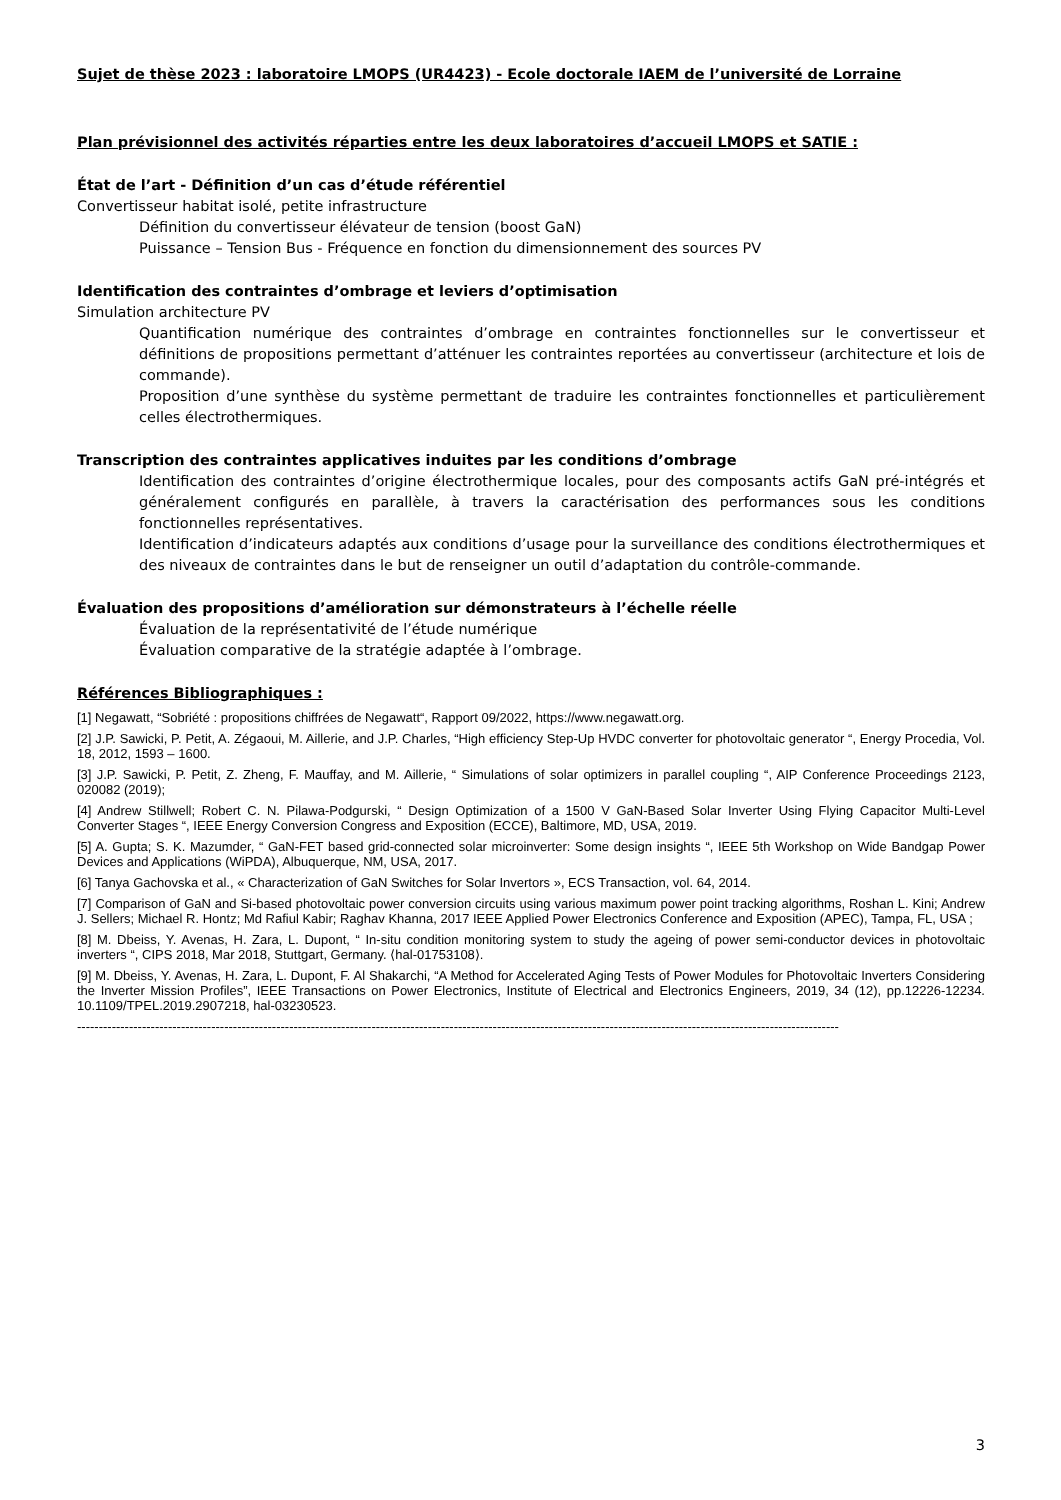Sujet de thèse 2023 : laboratoire LMOPS (UR4423) - Ecole doctorale IAEM de l’université de Lorraine
Plan prévisionnel des activités réparties entre les deux laboratoires d’accueil LMOPS et SATIE :
État de l’art - Définition d’un cas d’étude référentiel
Convertisseur habitat isolé, petite infrastructure
Définition du convertisseur élévateur de tension (boost GaN)
Puissance – Tension Bus - Fréquence en fonction du dimensionnement des sources PV
Identification des contraintes d’ombrage et leviers d’optimisation
Simulation architecture PV
Quantification numérique des contraintes d’ombrage en contraintes fonctionnelles sur le convertisseur et définitions de propositions permettant d’atténuer les contraintes reportées au convertisseur (architecture et lois de commande).
Proposition d’une synthèse du système permettant de traduire les contraintes fonctionnelles et particulièrement celles électrothermiques.
Transcription des contraintes applicatives induites par les conditions d’ombrage
Identification des contraintes d’origine électrothermique locales, pour des composants actifs GaN pré-intégrés et généralement configurés en parallèle, à travers la caractérisation des performances sous les conditions fonctionnelles représentatives.
Identification d’indicateurs adaptés aux conditions d’usage pour la surveillance des conditions électrothermiques et des niveaux de contraintes dans le but de renseigner un outil d’adaptation du contrôle-commande.
Évaluation des propositions d’amélioration sur démonstrateurs à l’échelle réelle
Évaluation de la représentativité de l’étude numérique
Évaluation comparative de la stratégie adaptée à l’ombrage.
Références Bibliographiques :
[1] Negawatt, “Sobriété : propositions chiffrées de Negawatt“, Rapport 09/2022, https://www.negawatt.org.
[2] J.P. Sawicki, P. Petit, A. Zégaoui, M. Aillerie, and J.P. Charles, “High efficiency Step-Up HVDC converter for photovoltaic generator “, Energy Procedia, Vol. 18, 2012, 1593 – 1600.
[3] J.P. Sawicki, P. Petit, Z. Zheng, F. Mauffay, and M. Aillerie, “ Simulations of solar optimizers in parallel coupling “, AIP Conference Proceedings 2123, 020082 (2019);
[4] Andrew Stillwell; Robert C. N. Pilawa-Podgurski, “ Design Optimization of a 1500 V GaN-Based Solar Inverter Using Flying Capacitor Multi-Level Converter Stages “, IEEE Energy Conversion Congress and Exposition (ECCE), Baltimore, MD, USA, 2019.
[5] A. Gupta; S. K. Mazumder, “ GaN-FET based grid-connected solar microinverter: Some design insights “, IEEE 5th Workshop on Wide Bandgap Power Devices and Applications (WiPDA), Albuquerque, NM, USA, 2017.
[6] Tanya Gachovska et al., « Characterization of GaN Switches for Solar Invertors », ECS Transaction, vol. 64, 2014.
[7] Comparison of GaN and Si-based photovoltaic power conversion circuits using various maximum power point tracking algorithms, Roshan L. Kini; Andrew J. Sellers; Michael R. Hontz; Md Rafiul Kabir; Raghav Khanna, 2017 IEEE Applied Power Electronics Conference and Exposition (APEC), Tampa, FL, USA ;
[8] M. Dbeiss, Y. Avenas, H. Zara, L. Dupont, “ In-situ condition monitoring system to study the ageing of power semi-conductor devices in photovoltaic inverters “, CIPS 2018, Mar 2018, Stuttgart, Germany. ⟨hal-01753108⟩.
[9] M. Dbeiss, Y. Avenas, H. Zara, L. Dupont, F. Al Shakarchi, “A Method for Accelerated Aging Tests of Power Modules for Photovoltaic Inverters Considering the Inverter Mission Profiles”, IEEE Transactions on Power Electronics, Institute of Electrical and Electronics Engineers, 2019, 34 (12), pp.12226-12234. 10.1109/TPEL.2019.2907218, hal-03230523.
--------------------------------------------------------------------------------------------------------------------------------------------------------------------------------
3